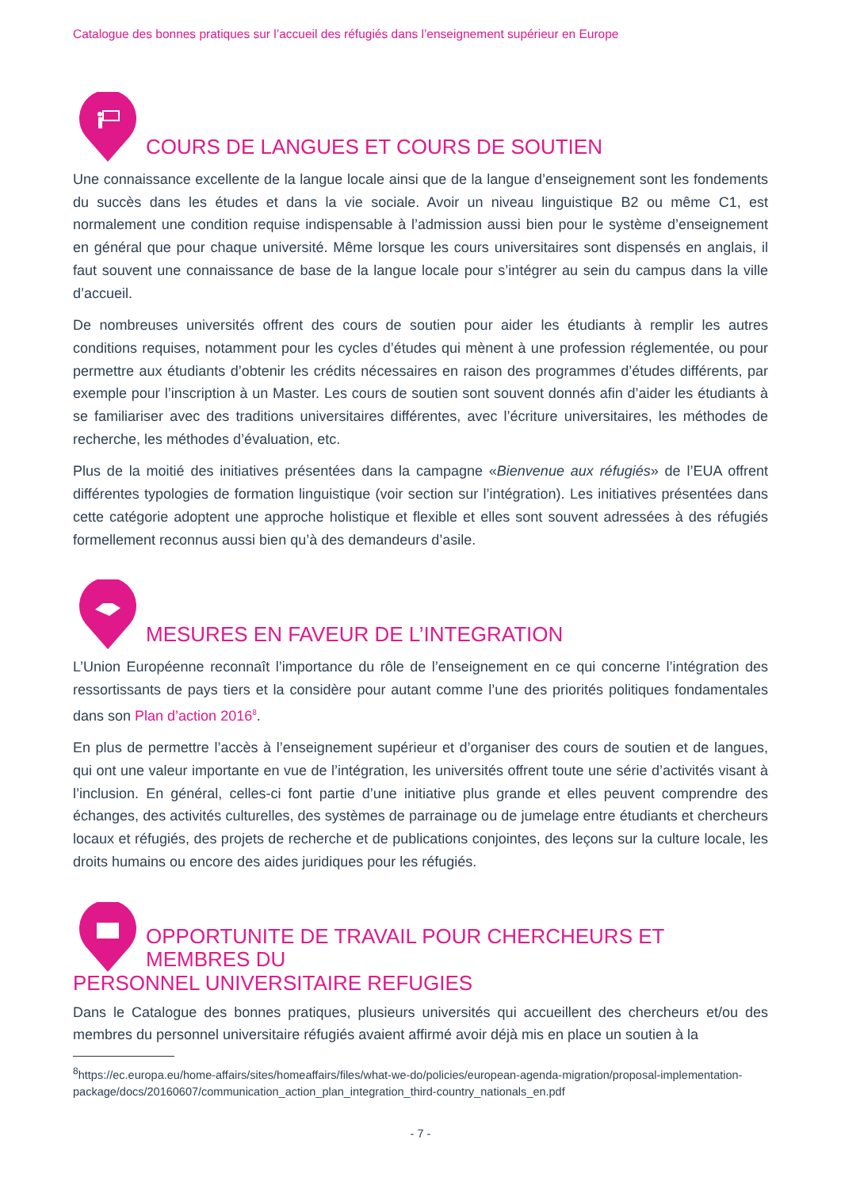Catalogue des bonnes pratiques sur l’accueil des réfugiés dans l’enseignement supérieur en Europe
COURS DE LANGUES ET COURS DE SOUTIEN
Une connaissance excellente de la langue locale ainsi que de la langue d’enseignement sont les fondements du succès dans les études et dans la vie sociale. Avoir un niveau linguistique B2 ou même C1, est normalement une condition requise indispensable à l’admission aussi bien pour le système d’enseignement en général que pour chaque université. Même lorsque les cours universitaires sont dispensés en anglais, il faut souvent une connaissance de base de la langue locale pour s’intégrer au sein du campus dans la ville d’accueil.
De nombreuses universités offrent des cours de soutien pour aider les étudiants à remplir les autres conditions requises, notamment pour les cycles d’études qui mènent à une profession réglementée, ou pour permettre aux étudiants d’obtenir les crédits nécessaires en raison des programmes d’études différents, par exemple pour l’inscription à un Master. Les cours de soutien sont souvent donnés afin d’aider les étudiants à se familiariser avec des traditions universitaires différentes, avec l’écriture universitaires, les méthodes de recherche, les méthodes d’évaluation, etc.
Plus de la moitié des initiatives présentées dans la campagne «Bienvenue aux réfugiés» de l’EUA offrent différentes typologies de formation linguistique (voir section sur l’intégration). Les initiatives présentées dans cette catégorie adoptent une approche holistique et flexible et elles sont souvent adressées à des réfugiés formellement reconnus aussi bien qu’à des demandeurs d’asile.
MESURES EN FAVEUR DE L’INTEGRATION
L’Union Européenne reconnaît l’importance du rôle de l’enseignement en ce qui concerne l’intégration des ressortissants de pays tiers et la considère pour autant comme l’une des priorités politiques fondamentales dans son Plan d’action 2016<sup>8</sup>.
En plus de permettre l’accès à l’enseignement supérieur et d’organiser des cours de soutien et de langues, qui ont une valeur importante en vue de l’intégration, les universités offrent toute une série d’activités visant à l’inclusion. En général, celles-ci font partie d’une initiative plus grande et elles peuvent comprendre des échanges, des activités culturelles, des systèmes de parrainage ou de jumelage entre étudiants et chercheurs locaux et réfugiés, des projets de recherche et de publications conjointes, des leçons sur la culture locale, les droits humains ou encore des aides juridiques pour les réfugiés.
OPPORTUNITE DE TRAVAIL POUR CHERCHEURS ET MEMBRES DU
PERSONNEL UNIVERSITAIRE REFUGIES
Dans le Catalogue des bonnes pratiques, plusieurs universités qui accueillent des chercheurs et/ou des membres du personnel universitaire réfugiés avaient affirmé avoir déjà mis en place un soutien à la
<sup>8</sup> https://ec.europa.eu/home-affairs/sites/homeaffairs/files/what-we-do/policies/european-agenda-migration/proposal-implementation-package/docs/20160607/communication_action_plan_integration_third-country_nationals_en.pdf
- 7 -